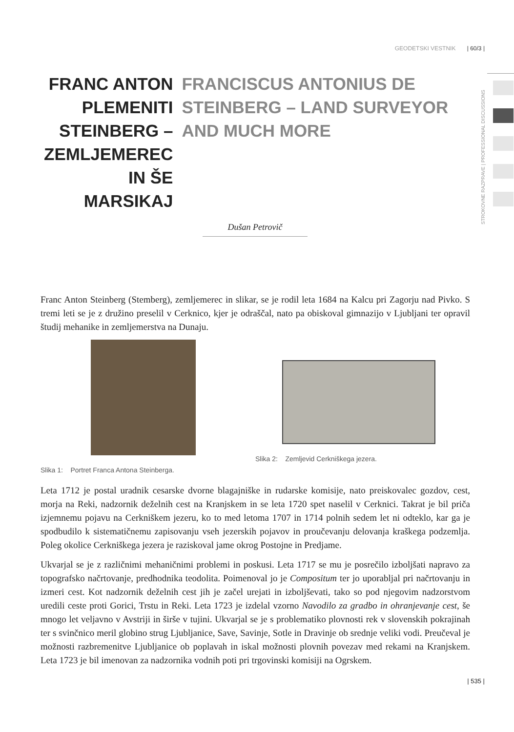GEODETSKI VESTNIK | 60/3 |
STROKOVNE RAZPRAVE | PROFESSIONAL DISCUSSIONS
FRANC ANTON PLEMENITI STEINBERG – ZEMLJEMEREC IN ŠE MARSIKAJ
FRANCISCUS ANTONIUS DE STEINBERG – LAND SURVEYOR AND MUCH MORE
Dušan Petrovič
Franc Anton Steinberg (Stemberg), zemljemerec in slikar, se je rodil leta 1684 na Kalcu pri Zagorju nad Pivko. S tremi leti se je z družino preselil v Cerknico, kjer je odraščal, nato pa obiskoval gimnazijo v Ljubljani ter opravil študij mehanike in zemljemerstva na Dunaju.
Slika 1: Portret Franca Antona Steinberga.
Slika 2: Zemljevid Cerkniškega jezera.
Leta 1712 je postal uradnik cesarske dvorne blagajniške in rudarske komisije, nato preiskovalec gozdov, cest, morja na Reki, nadzornik deželnih cest na Kranjskem in se leta 1720 spet naselil v Cerknici. Takrat je bil priča izjemnemu pojavu na Cerkniškem jezeru, ko to med letoma 1707 in 1714 polnih sedem let ni odteklo, kar ga je spodbudilo k sistematičnemu zapisovanju vseh jezerskih pojavov in proučevanju delovanja kraškega podzemlja. Poleg okolice Cerkniškega jezera je raziskoval jame okrog Postojne in Predjame.
Ukvarjal se je z različnimi mehaničnimi problemi in poskusi. Leta 1717 se mu je posrečilo izboljšati napravo za topografsko načrtovanje, predhodnika teodolita. Poimenoval jo je Compositum ter jo uporabljal pri načrtovanju in izmeri cest. Kot nadzornik deželnih cest jih je začel urejati in izboljševati, tako so pod njegovim nadzorstvom uredili ceste proti Gorici, Trstu in Reki. Leta 1723 je izdelal vzorno Navodilo za gradbo in ohranjevanje cest, še mnogo let veljavno v Avstriji in širše v tujini. Ukvarjal se je s problematiko plovnosti rek v slovenskih pokrajinah ter s svinčnico meril globino strug Ljubljanice, Save, Savinje, Sotle in Dravinje ob srednje veliki vodi. Preučeval je možnosti razbremenitve Ljubljanice ob poplavah in iskal možnosti plovnih povezav med rekami na Kranjskem. Leta 1723 je bil imenovan za nadzornika vodnih poti pri trgovinski komisiji na Ogrskem.
| 535 |